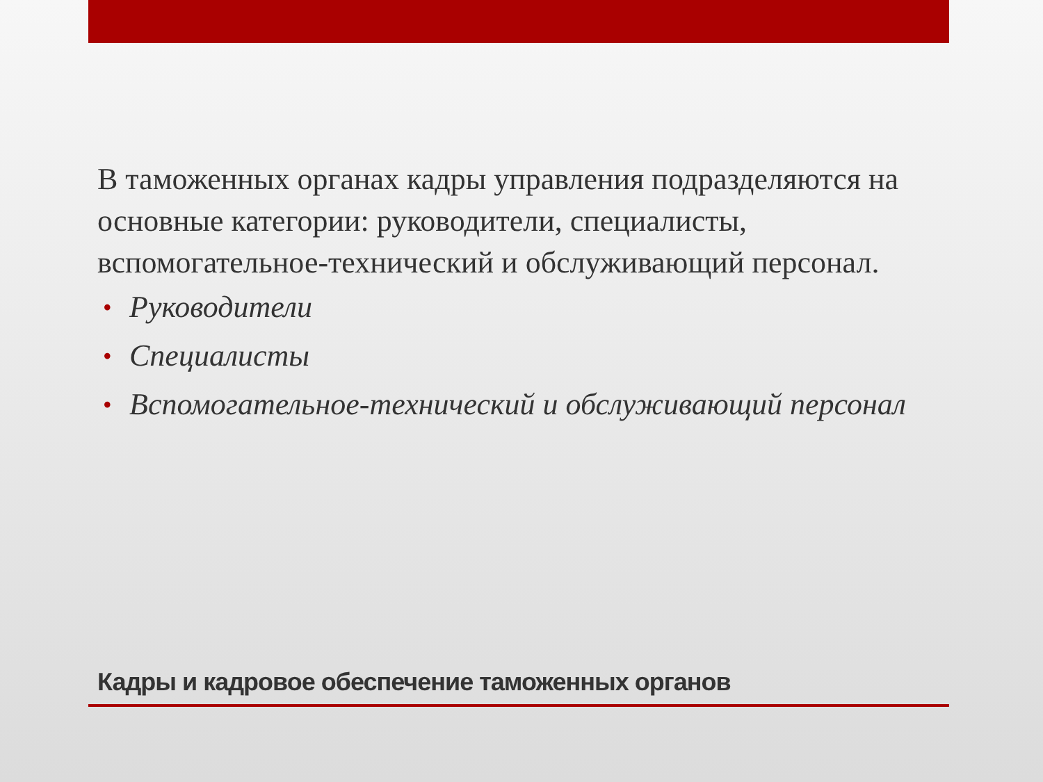В таможенных органах кадры управления подразделяются на основные категории: руководители, специалисты, вспомогательное-технический и обслуживающий персонал.
• Руководители
• Специалисты
• Вспомогательное-технический и обслуживающий персонал
Кадры и кадровое обеспечение таможенных органов